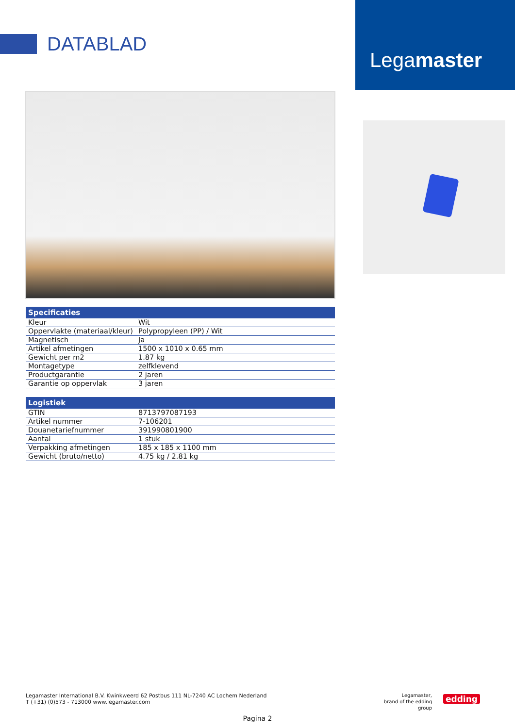DATABLAD
Legamaster
| Specificaties | |
| --- | --- |
| Kleur | Wit |
| Oppervlakte (materiaal/kleur) | Polypropyleen (PP) / Wit |
| Magnetisch | Ja |
| Artikel afmetingen | 1500 x 1010 x 0.65 mm |
| Gewicht per m2 | 1.87 kg |
| Montagetype | zelfklevend |
| Productgarantie | 2 jaren |
| Garantie op oppervlak | 3 jaren |
| Logistiek | |
| --- | --- |
| GTIN | 8713797087193 |
| Artikel nummer | 7-106201 |
| Douanetariefnummer | 391990801900 |
| Aantal | 1 stuk |
| Verpakking afmetingen | 185 x 185 x 1100 mm |
| Gewicht (bruto/netto) | 4.75 kg / 2.81 kg |
Legamaster International B.V. Kwinkweerd 62 Postbus 111 NL-7240 AC Lochem Nederland
T (+31) (0)573 - 713000 www.legamaster.com
Legamaster,
brand of the edding group
edding
Pagina 2